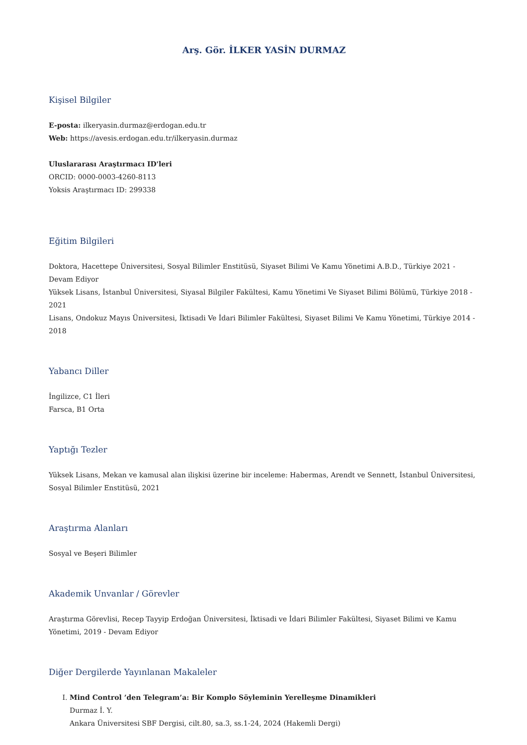Arş. Gör. İLKER YASİN DURMAZ
Kişisel Bilgiler
E-posta: ilkeryasin.durmaz@erdogan.edu.tr
Web: https://avesis.erdogan.edu.tr/ilkeryasin.durmaz
Uluslararası Araştırmacı ID'leri
ORCID: 0000-0003-4260-8113
Yoksis Araştırmacı ID: 299338
Eğitim Bilgileri
Doktora, Hacettepe Üniversitesi, Sosyal Bilimler Enstitüsü, Siyaset Bilimi Ve Kamu Yönetimi A.B.D., Türkiye 2021 - Devam Ediyor
Yüksek Lisans, İstanbul Üniversitesi, Siyasal Bilgiler Fakültesi, Kamu Yönetimi Ve Siyaset Bilimi Bölümü, Türkiye 2018 - 2021
Lisans, Ondokuz Mayıs Üniversitesi, İktisadi Ve İdari Bilimler Fakültesi, Siyaset Bilimi Ve Kamu Yönetimi, Türkiye 2014 - 2018
Yabancı Diller
İngilizce, C1 İleri
Farsca, B1 Orta
Yaptığı Tezler
Yüksek Lisans, Mekan ve kamusal alan ilişkisi üzerine bir inceleme: Habermas, Arendt ve Sennett, İstanbul Üniversitesi, Sosyal Bilimler Enstitüsü, 2021
Araştırma Alanları
Sosyal ve Beşeri Bilimler
Akademik Unvanlar / Görevler
Araştırma Görevlisi, Recep Tayyip Erdoğan Üniversitesi, İktisadi ve İdari Bilimler Fakültesi, Siyaset Bilimi ve Kamu Yönetimi, 2019 - Devam Ediyor
Diğer Dergilerde Yayınlanan Makaleler
I. Mind Control ’den Telegram’a: Bir Komplo Söyleminin Yerelleşme Dinamikleri
Durmaz İ. Y.
Ankara Üniversitesi SBF Dergisi, cilt.80, sa.3, ss.1-24, 2024 (Hakemli Dergi)